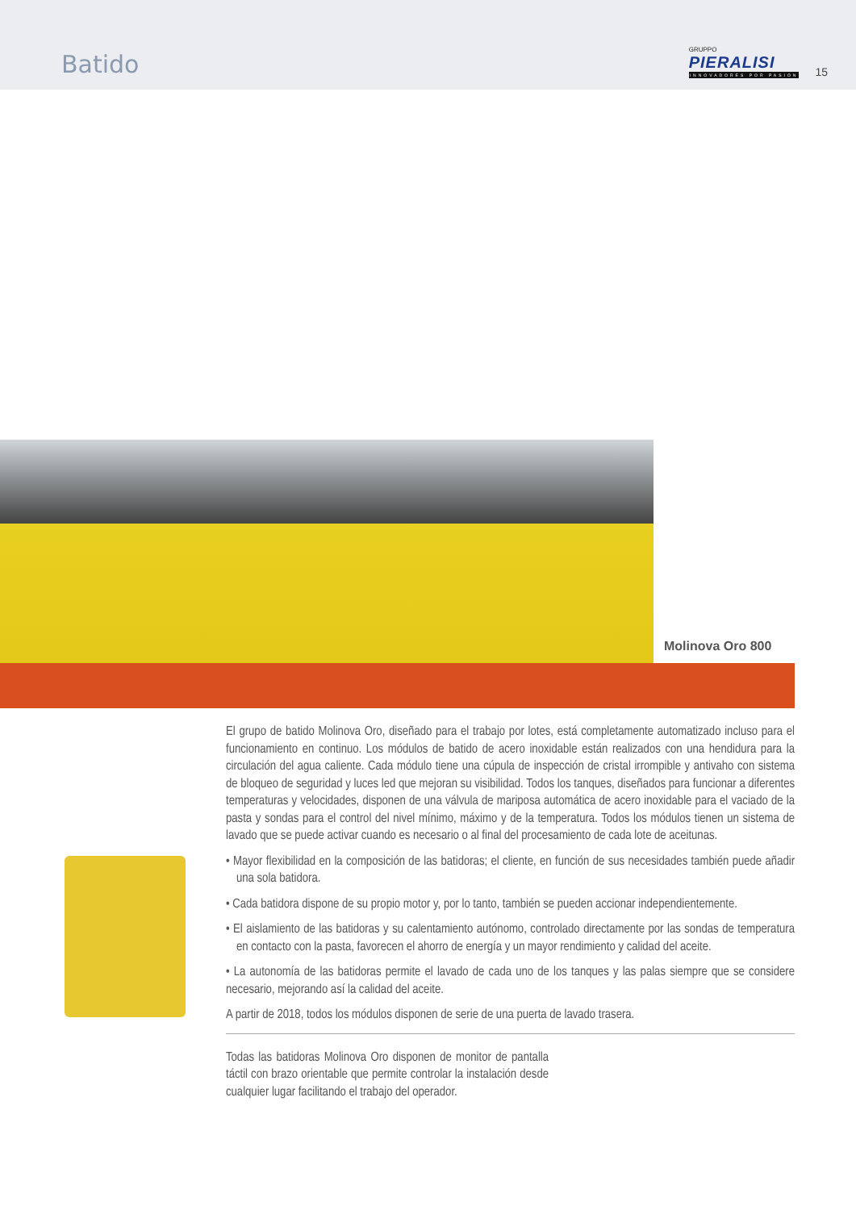Batido
GRUPPO
PIERALISI
INNOVADORES POR PASIÓN
15
Molinova Oro 800
El grupo de batido Molinova Oro, diseñado para el trabajo por lotes, está completamente automatizado incluso para el funcionamiento en continuo. Los módulos de batido de acero inoxidable están realizados con una hendidura para la circulación del agua caliente. Cada módulo tiene una cúpula de inspección de cristal irrompible y antivaho con sistema de bloqueo de seguridad y luces led que mejoran su visibilidad. Todos los tanques, diseñados para funcionar a diferentes temperaturas y velocidades, disponen de una válvula de mariposa automática de acero inoxidable para el vaciado de la pasta y sondas para el control del nivel mínimo, máximo y de la temperatura. Todos los módulos tienen un sistema de lavado que se puede activar cuando es necesario o al final del procesamiento de cada lote de aceitunas.
• Mayor flexibilidad en la composición de las batidoras; el cliente, en función de sus necesidades también puede añadir una sola batidora.
• Cada batidora dispone de su propio motor y, por lo tanto, también se pueden accionar independientemente.
• El aislamiento de las batidoras y su calentamiento autónomo, controlado directamente por las sondas de temperatura en contacto con la pasta, favorecen el ahorro de energía y un mayor rendimiento y calidad del aceite.
• La autonomía de las batidoras permite el lavado de cada uno de los tanques y las palas siempre que se considere necesario, mejorando así la calidad del aceite.
A partir de 2018, todos los módulos disponen de serie de una puerta de lavado trasera.
Todas las batidoras Molinova Oro disponen de monitor de pantalla táctil con brazo orientable que permite controlar la instalación desde cualquier lugar facilitando el trabajo del operador.